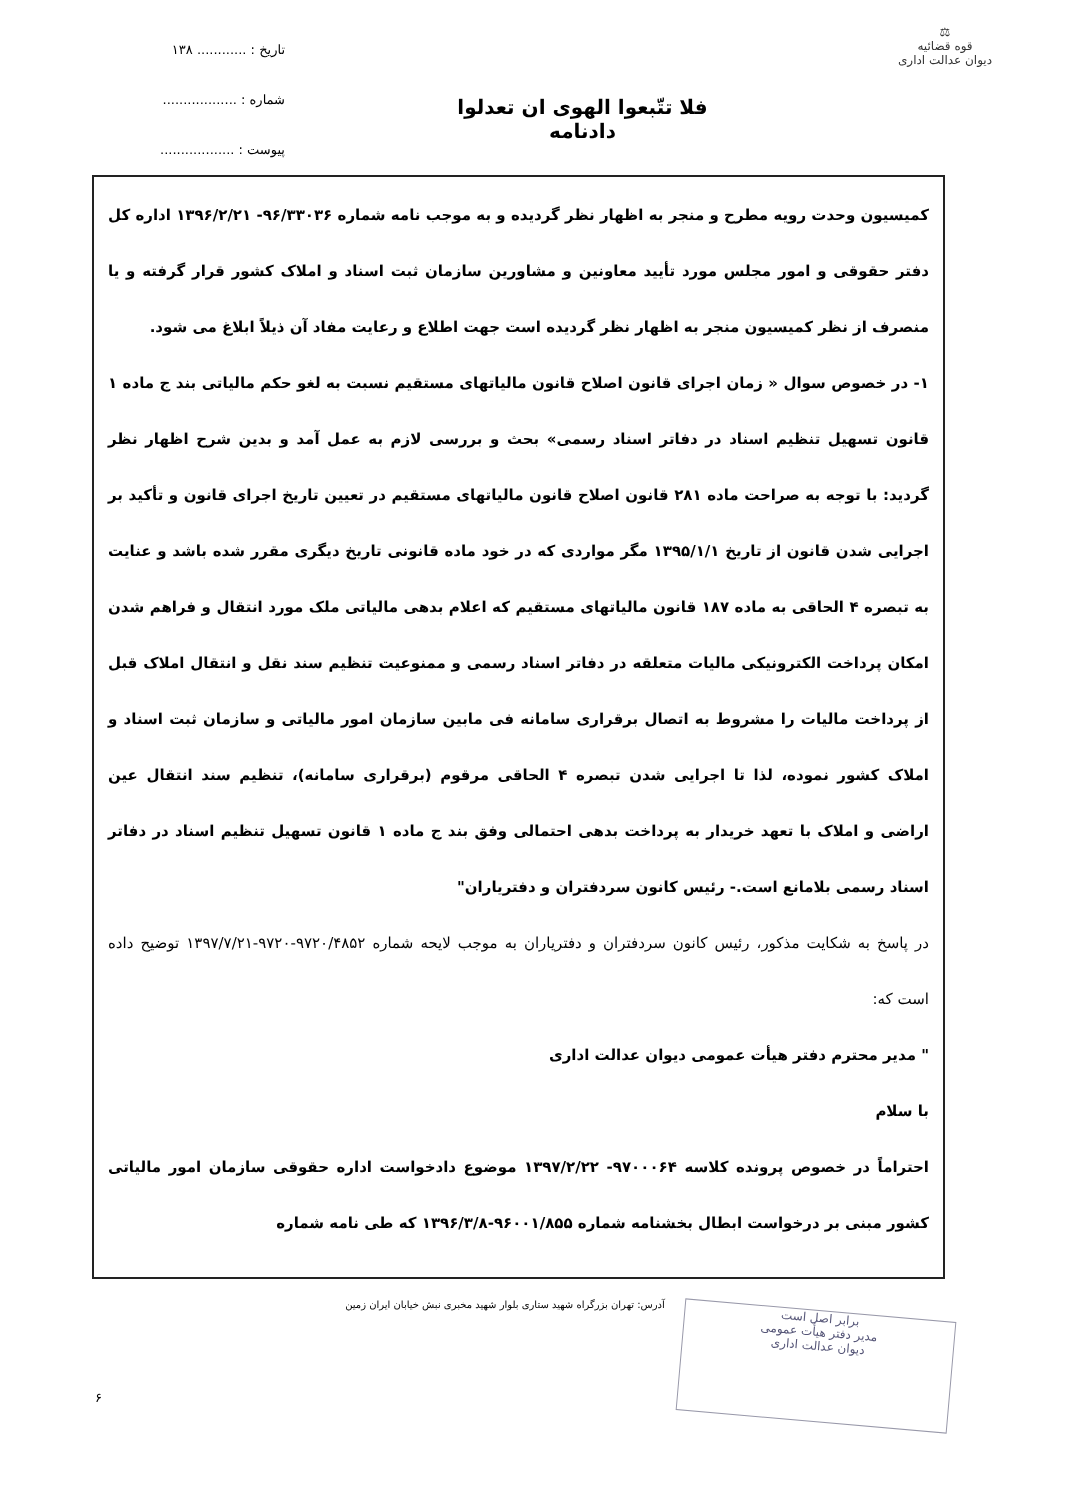⚖
قوه قضائیه
دیوان عدالت اداری
فلا تتّبعوا الهوی ان تعدلوا
دادنامه
تاریخ : ............ ۱۳۸
شماره : ..................
پیوست : ..................
کمیسیون وحدت رویه مطرح و منجر به اظهار نظر گردیده و به موجب نامه شماره ۹۶/۳۳۰۳۶- ۱۳۹۶/۲/۲۱ اداره کل دفتر حقوقی و امور مجلس مورد تأیید معاونین و مشاورین سازمان ثبت اسناد و املاک کشور قرار گرفته و یا منصرف از نظر کمیسیون منجر به اظهار نظر گردیده است جهت اطلاع و رعایت مفاد آن ذیلاً ابلاغ می شود.
۱- در خصوص سوال « زمان اجرای قانون اصلاح قانون مالیاتهای مستقیم نسبت به لغو حکم مالیاتی بند ج ماده ۱ قانون تسهیل تنظیم اسناد در دفاتر اسناد رسمی» بحث و بررسی لازم به عمل آمد و بدین شرح اظهار نظر گردید: با توجه به صراحت ماده ۲۸۱ قانون اصلاح قانون مالیاتهای مستقیم در تعیین تاریخ اجرای قانون و تأکید بر اجرایی شدن قانون از تاریخ ۱۳۹۵/۱/۱ مگر مواردی که در خود ماده قانونی تاریخ دیگری مقرر شده باشد و عنایت به تبصره ۴ الحاقی به ماده ۱۸۷ قانون مالیاتهای مستقیم که اعلام بدهی مالیاتی ملک مورد انتقال و فراهم شدن امکان پرداخت الکترونیکی مالیات متعلقه در دفاتر اسناد رسمی و ممنوعیت تنظیم سند نقل و انتقال املاک قبل از پرداخت مالیات را مشروط به اتصال برقراری سامانه فی مابین سازمان امور مالیاتی و سازمان ثبت اسناد و املاک کشور نموده، لذا تا اجرایی شدن تبصره ۴ الحاقی مرقوم (برقراری سامانه)، تنظیم سند انتقال عین اراضی و املاک با تعهد خریدار به پرداخت بدهی احتمالی وفق بند ج ماده ۱ قانون تسهیل تنظیم اسناد در دفاتر اسناد رسمی بلامانع است.- رئیس کانون سردفتران و دفتریاران"
در پاسخ به شکایت مذکور، رئیس کانون سردفتران و دفتریاران به موجب لایحه شماره ۹۷۲۰/۴۸۵۲-۹۷۲۰-۱۳۹۷/۷/۲۱ توضیح داده است که:
" مدیر محترم دفتر هیأت عمومی دیوان عدالت اداری
با سلام
احتراماً در خصوص پرونده کلاسه ۹۷۰۰۰۶۴- ۱۳۹۷/۲/۲۲ موضوع دادخواست اداره حقوقی سازمان امور مالیاتی کشور مبنی بر درخواست ابطال بخشنامه شماره ۹۶۰۰۱/۸۵۵-۱۳۹۶/۳/۸ که طی نامه شماره
آدرس: تهران بزرگراه شهید ستاری بلوار شهید مخبری نبش خیابان ایران زمین
۶
برابر اصل است
مدیر دفتر هیأت عمومی
دیوان عدالت اداری